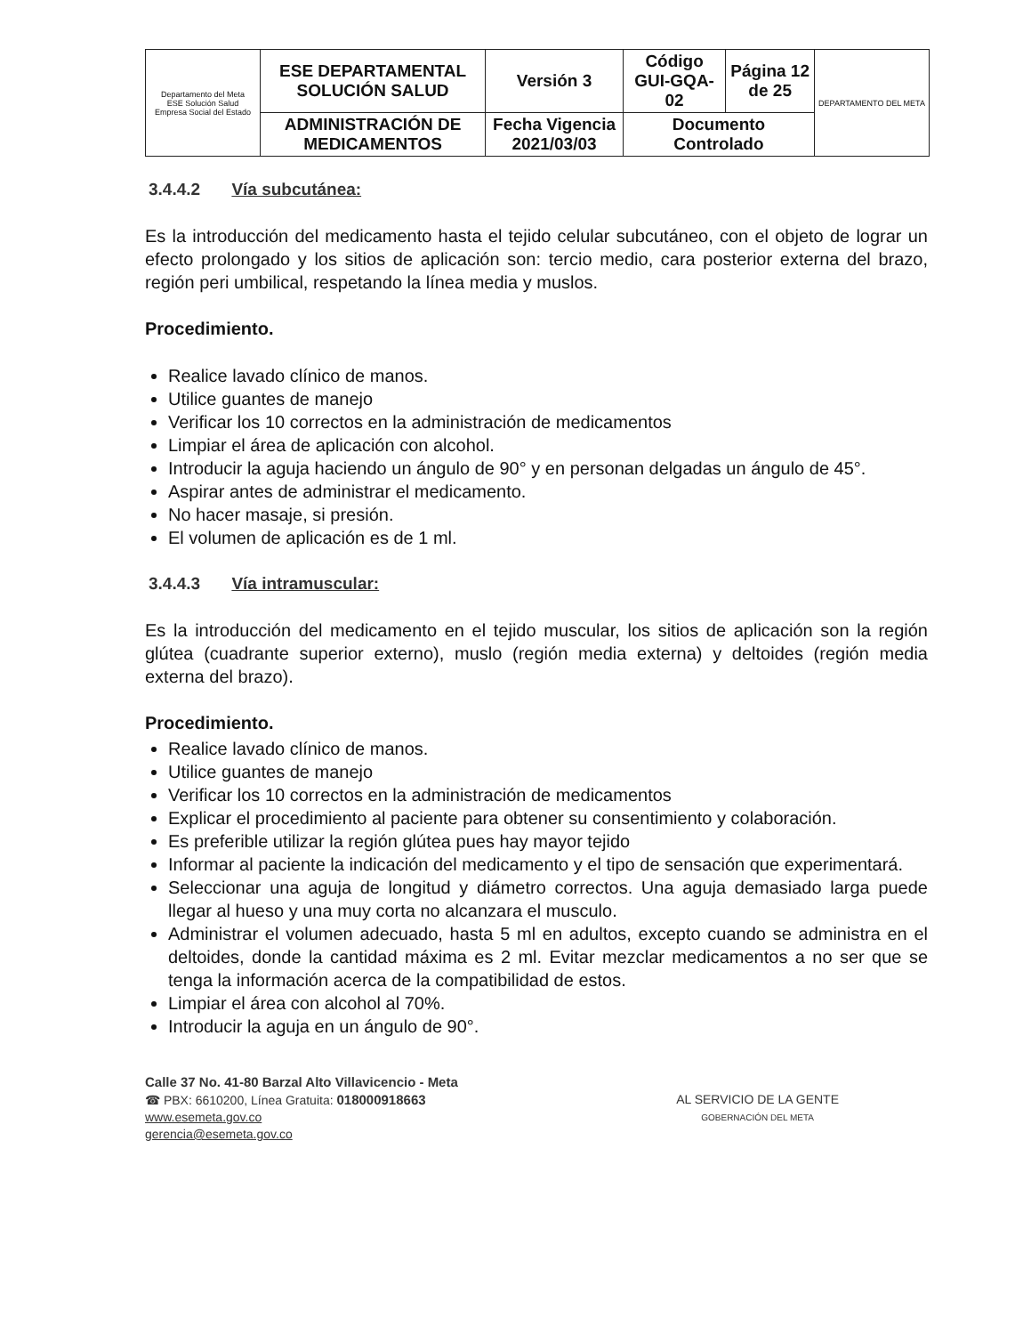| Departamento del Meta ESE Solución Salud Empresa Social del Estado | ESE DEPARTAMENTAL SOLUCIÓN SALUD | Versión 3 | Código GUI-GQA-02 | Página 12 de 25 | DEPARTAMENTO DEL META |
| | ADMINISTRACIÓN DE MEDICAMENTOS | Fecha Vigencia 2021/03/03 | Documento Controlado | | |
3.4.4.2 Vía subcutánea:
Es la introducción del medicamento hasta el tejido celular subcutáneo, con el objeto de lograr un efecto prolongado y los sitios de aplicación son: tercio medio, cara posterior externa del brazo, región peri umbilical, respetando la línea media y muslos.
Procedimiento.
Realice lavado clínico de manos.
Utilice guantes de manejo
Verificar los 10 correctos en la administración de medicamentos
Limpiar el área de aplicación con alcohol.
Introducir la aguja haciendo un ángulo de 90° y en personan delgadas un ángulo de 45°.
Aspirar antes de administrar el medicamento.
No hacer masaje, si presión.
El volumen de aplicación es de 1 ml.
3.4.4.3 Vía intramuscular:
Es la introducción del medicamento en el tejido muscular, los sitios de aplicación son la región glútea (cuadrante superior externo), muslo (región media externa) y deltoides (región media externa del brazo).
Procedimiento.
Realice lavado clínico de manos.
Utilice guantes de manejo
Verificar los 10 correctos en la administración de medicamentos
Explicar el procedimiento al paciente para obtener su consentimiento y colaboración.
Es preferible utilizar la región glútea pues hay mayor tejido
Informar al paciente la indicación del medicamento y el tipo de sensación que experimentará.
Seleccionar una aguja de longitud y diámetro correctos. Una aguja demasiado larga puede llegar al hueso y una muy corta no alcanzara el musculo.
Administrar el volumen adecuado, hasta 5 ml en adultos, excepto cuando se administra en el deltoides, donde la cantidad máxima es 2 ml. Evitar mezclar medicamentos a no ser que se tenga la información acerca de la compatibilidad de estos.
Limpiar el área con alcohol al 70%.
Introducir la aguja en un ángulo de 90°.
Calle 37 No. 41-80 Barzal Alto Villavicencio - Meta
☎ PBX: 6610200, Línea Gratuita: 018000918663
www.esemeta.gov.co
gerencia@esemeta.gov.co
AL SERVICIO DE LA GENTE
GOBERNACIÓN DEL META